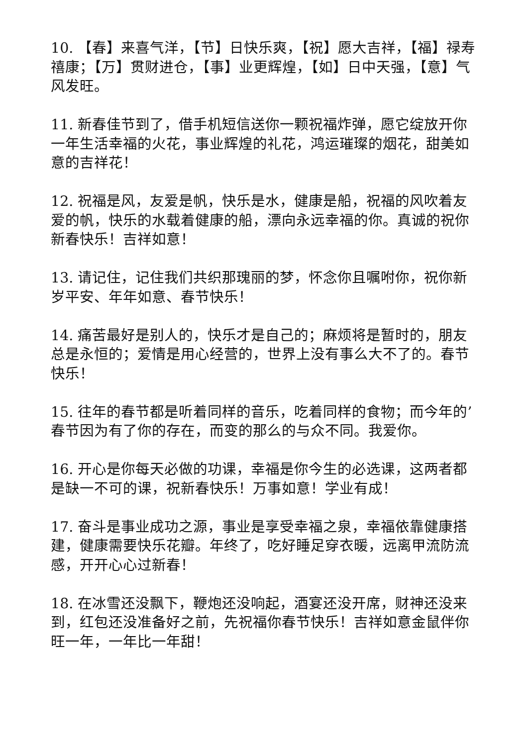10. 【春】来喜气洋，【节】日快乐爽，【祝】愿大吉祥，【福】禄寿禧康；【万】贯财进仓，【事】业更辉煌，【如】日中天强，【意】气风发旺。
11. 新春佳节到了，借手机短信送你一颗祝福炸弹，愿它绽放开你一年生活幸福的火花，事业辉煌的礼花，鸿运璀璨的烟花，甜美如意的吉祥花！
12. 祝福是风，友爱是帆，快乐是水，健康是船，祝福的风吹着友爱的帆，快乐的水载着健康的船，漂向永远幸福的你。真诚的祝你新春快乐！吉祥如意！
13. 请记住，记住我们共织那瑰丽的梦，怀念你且嘱咐你，祝你新岁平安、年年如意、春节快乐！
14. 痛苦最好是别人的，快乐才是自己的；麻烦将是暂时的，朋友总是永恒的；爱情是用心经营的，世界上没有事么大不了的。春节快乐！
15. 往年的春节都是听着同样的音乐，吃着同样的食物；而今年的’春节因为有了你的存在，而变的那么的与众不同。我爱你。
16. 开心是你每天必做的功课，幸福是你今生的必选课，这两者都是缺一不可的课，祝新春快乐！万事如意！学业有成！
17. 奋斗是事业成功之源，事业是享受幸福之泉，幸福依靠健康搭建，健康需要快乐花瓣。年终了，吃好睡足穿衣暖，远离甲流防流感，开开心心过新春！
18. 在冰雪还没飘下，鞭炮还没响起，酒宴还没开席，财神还没来到，红包还没准备好之前，先祝福你春节快乐！吉祥如意金鼠伴你旺一年，一年比一年甜！